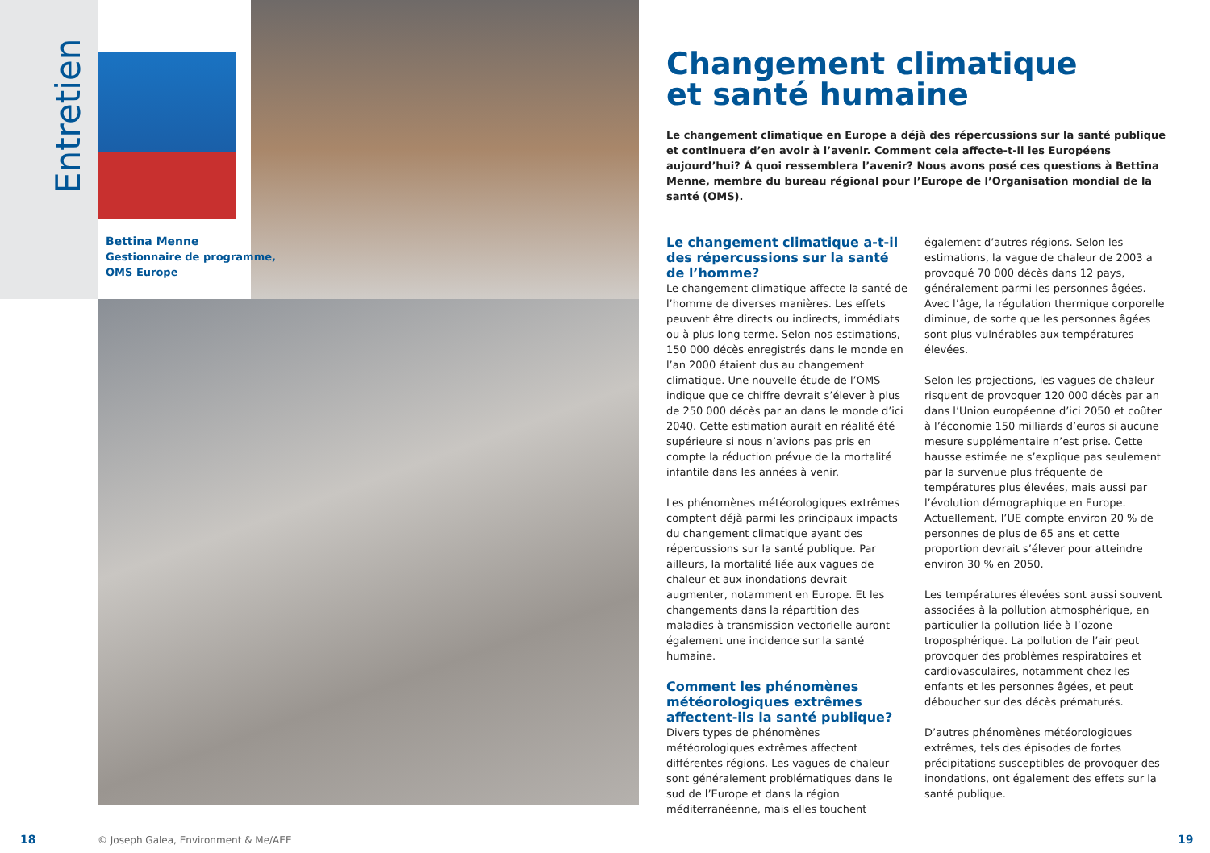Entretien
Bettina Menne
Gestionnaire de programme,
OMS Europe
Changement climatique
et santé humaine
Le changement climatique en Europe a déjà des répercussions sur la santé publique et continuera d’en avoir à l’avenir. Comment cela affecte-t-il les Européens aujourd’hui? À quoi ressemblera l’avenir? Nous avons posé ces questions à Bettina Menne, membre du bureau régional pour l’Europe de l’Organisation mondial de la santé (OMS).
Le changement climatique a-t-il des répercussions sur la santé de l’homme?
Le changement climatique affecte la santé de l’homme de diverses manières. Les effets peuvent être directs ou indirects, immédiats ou à plus long terme. Selon nos estimations, 150 000 décès enregistrés dans le monde en l’an 2000 étaient dus au changement climatique. Une nouvelle étude de l’OMS indique que ce chiffre devrait s’élever à plus de 250 000 décès par an dans le monde d’ici 2040. Cette estimation aurait en réalité été supérieure si nous n’avions pas pris en compte la réduction prévue de la mortalité infantile dans les années à venir.
Les phénomènes météorologiques extrêmes comptent déjà parmi les principaux impacts du changement climatique ayant des répercussions sur la santé publique. Par ailleurs, la mortalité liée aux vagues de chaleur et aux inondations devrait augmenter, notamment en Europe. Et les changements dans la répartition des maladies à transmission vectorielle auront également une incidence sur la santé humaine.
Comment les phénomènes météorologiques extrêmes affectent-ils la santé publique?
Divers types de phénomènes météorologiques extrêmes affectent différentes régions. Les vagues de chaleur sont généralement problématiques dans le sud de l’Europe et dans la région méditerranéenne, mais elles touchent également d’autres régions. Selon les estimations, la vague de chaleur de 2003 a provoqué 70 000 décès dans 12 pays, généralement parmi les personnes âgées. Avec l’âge, la régulation thermique corporelle diminue, de sorte que les personnes âgées sont plus vulnérables aux températures élevées.
Selon les projections, les vagues de chaleur risquent de provoquer 120 000 décès par an dans l’Union européenne d’ici 2050 et coûter à l’économie 150 milliards d’euros si aucune mesure supplémentaire n’est prise. Cette hausse estimée ne s’explique pas seulement par la survenue plus fréquente de températures plus élevées, mais aussi par l’évolution démographique en Europe. Actuellement, l’UE compte environ 20 % de personnes de plus de 65 ans et cette proportion devrait s’élever pour atteindre environ 30 % en 2050.
Les températures élevées sont aussi souvent associées à la pollution atmosphérique, en particulier la pollution liée à l’ozone troposphérique. La pollution de l’air peut provoquer des problèmes respiratoires et cardiovasculaires, notamment chez les enfants et les personnes âgées, et peut déboucher sur des décès prématurés.
D’autres phénomènes météorologiques extrêmes, tels des épisodes de fortes précipitations susceptibles de provoquer des inondations, ont également des effets sur la santé publique.
18
© Joseph Galea, Environment & Me/AEE
19